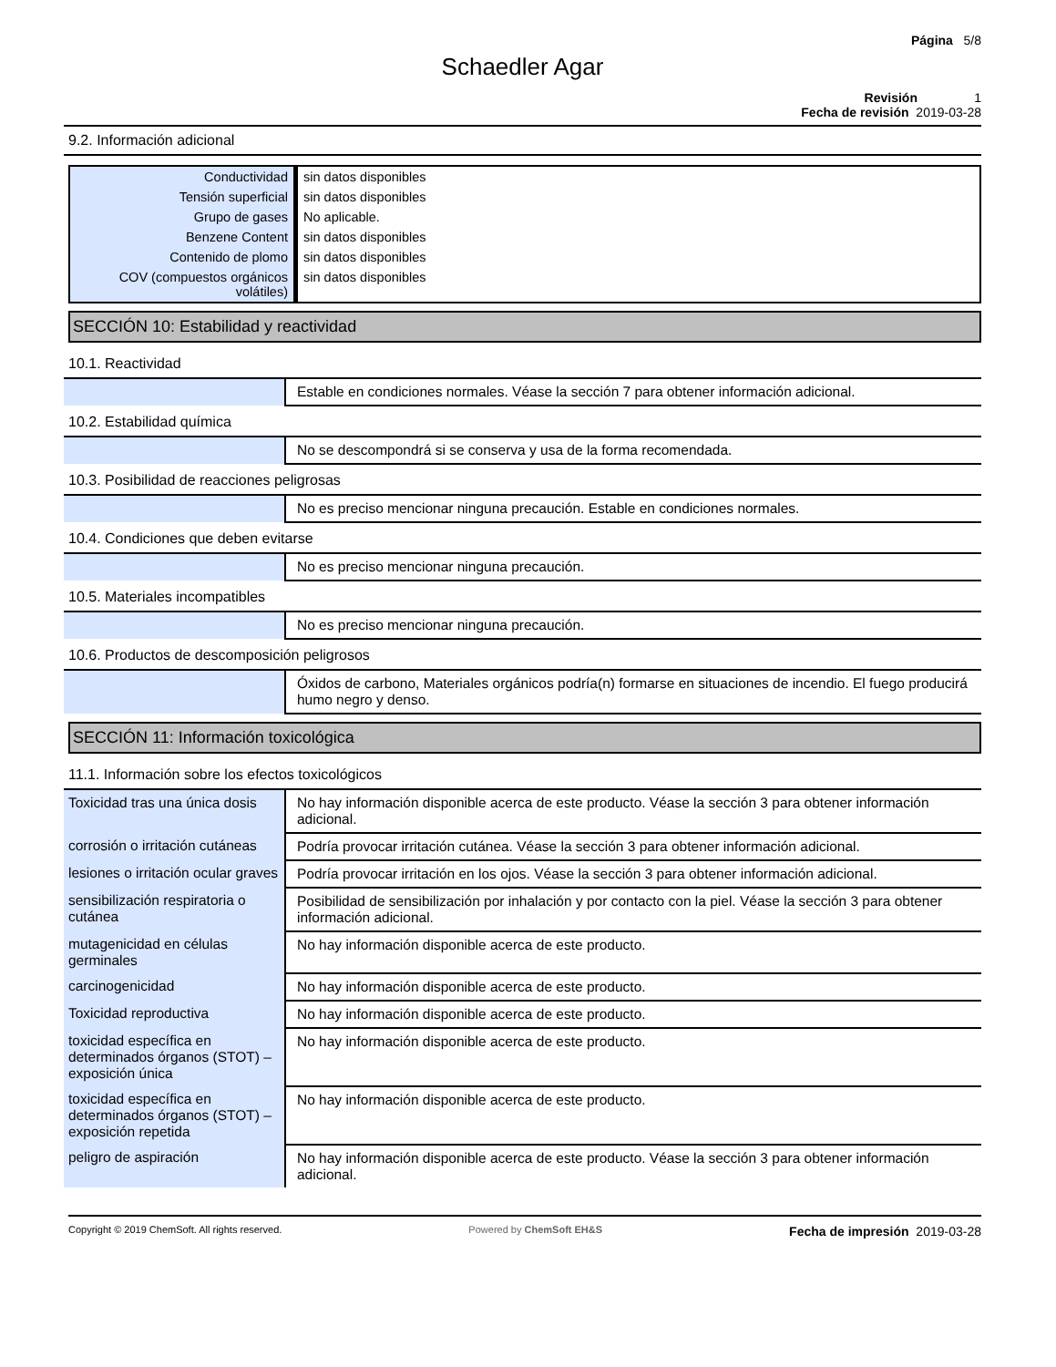Página 5/8
Schaedler Agar
Revisión 1
Fecha de revisión 2019-03-28
9.2. Información adicional
| Conductividad | sin datos disponibles |
| Tensión superficial | sin datos disponibles |
| Grupo de gases | No aplicable. |
| Benzene Content | sin datos disponibles |
| Contenido de plomo | sin datos disponibles |
| COV (compuestos orgánicos volátiles) | sin datos disponibles |
SECCIÓN 10: Estabilidad y reactividad
10.1. Reactividad
| | Estable en condiciones normales. Véase la sección 7 para obtener información adicional. |
10.2. Estabilidad química
| | No se descompondrá si se conserva y usa de la forma recomendada. |
10.3. Posibilidad de reacciones peligrosas
| | No es preciso mencionar ninguna precaución. Estable en condiciones normales. |
10.4. Condiciones que deben evitarse
| | No es preciso mencionar ninguna precaución. |
10.5. Materiales incompatibles
| | No es preciso mencionar ninguna precaución. |
10.6. Productos de descomposición peligrosos
| | Óxidos de carbono, Materiales orgánicos podría(n) formarse en situaciones de incendio. El fuego producirá humo negro y denso. |
SECCIÓN 11: Información toxicológica
11.1. Información sobre los efectos toxicológicos
| Toxicidad tras una única dosis | No hay información disponible acerca de este producto. Véase la sección 3 para obtener información adicional. |
| corrosión o irritación cutáneas | Podría provocar irritación cutánea. Véase la sección 3 para obtener información adicional. |
| lesiones o irritación ocular graves | Podría provocar irritación en los ojos. Véase la sección 3 para obtener información adicional. |
| sensibilización respiratoria o cutánea | Posibilidad de sensibilización por inhalación y por contacto con la piel. Véase la sección 3 para obtener información adicional. |
| mutagenicidad en células germinales | No hay información disponible acerca de este producto. |
| carcinogenicidad | No hay información disponible acerca de este producto. |
| Toxicidad reproductiva | No hay información disponible acerca de este producto. |
| toxicidad específica en determinados órganos (STOT) – exposición única | No hay información disponible acerca de este producto. |
| toxicidad específica en determinados órganos (STOT) – exposición repetida | No hay información disponible acerca de este producto. |
| peligro de aspiración | No hay información disponible acerca de este producto. Véase la sección 3 para obtener información adicional. |
Copyright © 2019 ChemSoft. All rights reserved. Powered by ChemSoft EH&S Fecha de impresión 2019-03-28